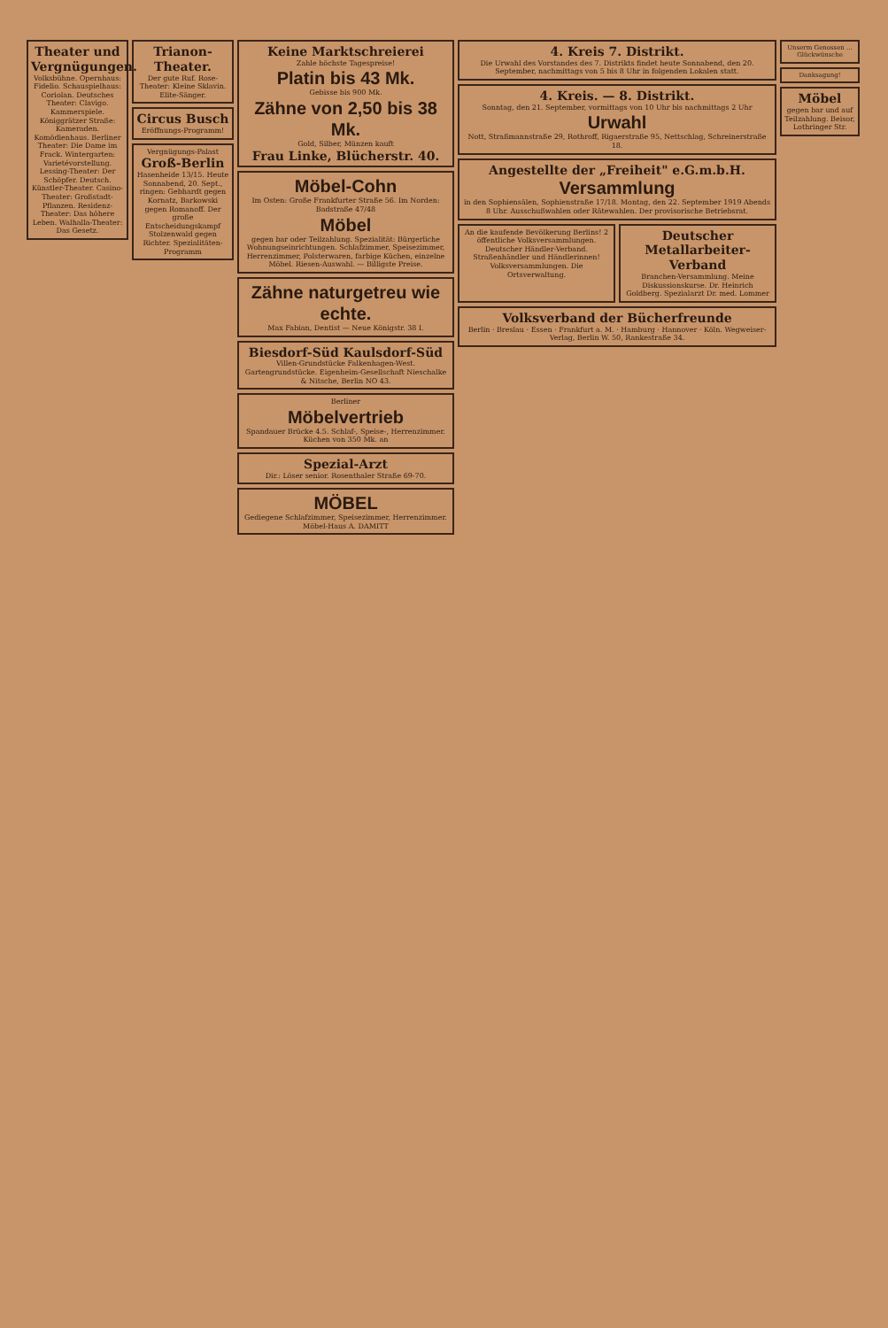Theater und Vergnügungen.
Volksbühne. Opernhaus: Fidelio. Schauspielhaus: Coriolan. Deutsches Theater: Clavigo. Kammerspiele. Königgrätzer Straße: Kameraden. Komödienhaus. Berliner Theater: Die Dame im Frack. Wintergarten: Varietévorstellung. Lessing-Theater: Der Schöpfer. Deutsch. Künstler-Theater. Casino-Theater: Großstadt-Pflanzen. Residenz-Theater: Das höhere Leben. Walhalla-Theater: Das Gesetz.
Trianon-Theater.
Der gute Ruf. Rose-Theater: Kleine Sklavin. Elite-Sänger.
Circus Busch
Eröffnungs-Programm!
Vergnügungs-Palast
Groß-Berlin
Hasenheide 13/15. Heute Sonnabend, 20. Sept., ringen: Gebhardt gegen Kornatz, Barkowski gegen Romanoff. Der große Entscheidungskampf Stolzenwald gegen Richter. Spezialitäten-Programm
Keine Marktschreierei
Zahle höchste Tagespreise!
Platin bis 43 Mk.
Gebisse bis 900 Mk.
Zähne von 2,50 bis 38 Mk.
Gold, Silber, Münzen kauft
Frau Linke, Blücherstr. 40.
Möbel-Cohn
Im Osten: Große Frankfurter Straße 56. Im Norden: Badstraße 47/48
Möbel
gegen bar oder Teilzahlung. Spezialität: Bürgerliche Wohnungseinrichtungen. Schlafzimmer, Speisezimmer, Herrenzimmer, Polsterwaren, farbige Küchen, einzelne Möbel. Riesen-Auswahl. — Billigste Preise.
Zähne naturgetreu wie echte.
Max Fabian, Dentist — Neue Königstr. 38 I.
Biesdorf-Süd Kaulsdorf-Süd
Villen-Grundstücke Falkenhagen-West. Gartengrundstücke. Eigenheim-Gesellschaft Nieschalke & Nitsche, Berlin NO 43.
Berliner
Möbelvertrieb
Spandauer Brücke 4.5. Schlaf-, Speise-, Herrenzimmer. Küchen von 350 Mk. an
Spezial-Arzt
Dir.: Löser senior. Rosenthaler Straße 69-70.
MÖBEL
Gediegene Schlafzimmer, Speisezimmer, Herrenzimmer. Möbel-Haus A. DAMITT
4. Kreis 7. Distrikt.
Die Urwahl des Vorstandes des 7. Distrikts findet heute Sonnabend, den 20. September, nachmittags von 5 bis 8 Uhr in folgenden Lokalen statt.
4. Kreis. — 8. Distrikt.
Sonntag, den 21. September, vormittags von 10 Uhr bis nachmittags 2 Uhr
Urwahl
Nott, Straßmannstraße 29, Rothroff, Rigaerstraße 95, Nettschlag, Schreinerstraße 18.
Angestellte der „Freiheit" e.G.m.b.H.
Versammlung
in den Sophiensälen, Sophienstraße 17/18. Montag, den 22. September 1919 Abends 8 Uhr. Ausschußwahlen oder Rätewahlen. Der provisorische Betriebsrat.
An die kaufende Bevölkerung Berlins! 2 öffentliche Volksversammlungen. Deutscher Händler-Verband. Straßenhändler und Händlerinnen! Volksversammlungen. Die Ortsverwaltung.
Deutscher Metallarbeiter-Verband
Branchen-Versammlung. Meine Diskussionskurse. Dr. Heinrich Goldberg. Spezialarzt Dr. med. Lommer
Volksverband der Bücherfreunde
Berlin · Breslau · Essen · Frankfurt a. M. · Hamburg · Hannover · Köln. Wegweiser-Verlag, Berlin W. 50, Rankestraße 34.
Unserm Genossen ... Glückwünsche
Danksagung!
Möbel
gegen bar und auf Teilzahlung. Beisor, Lothringer Str.